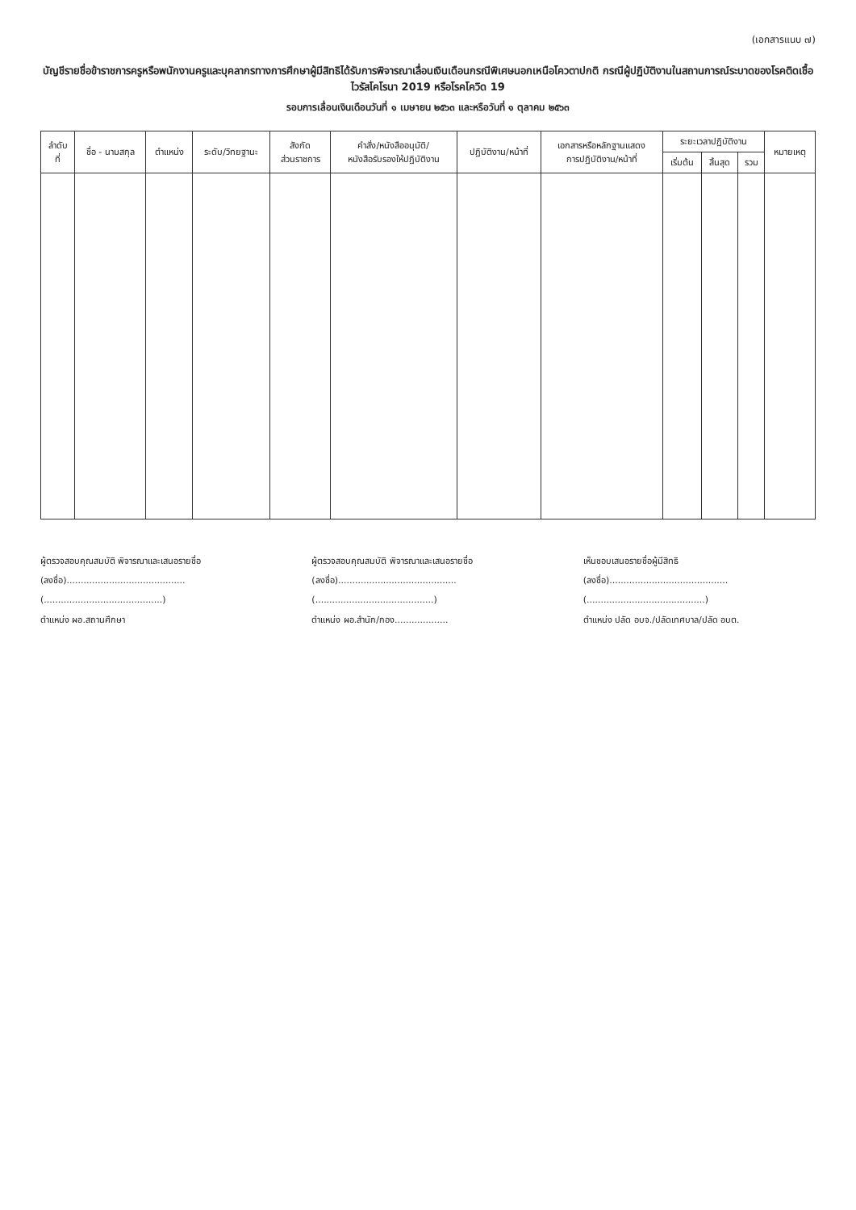(เอกสารแนบ ๗)
บัญชีรายชื่อข้าราชการครูหรือพนักงานครูและบุคลากรทางการศึกษาผู้มีสิทธิได้รับการพิจารณาเลื่อนเงินเดือนกรณีพิเศษนอกเหนือโควตาปกติ กรณีผู้ปฏิบัติงานในสถานการณ์ระบาดของโรคติดเชื้อไวรัสโคโรนา 2019 หรือโรคโควิด 19
รอบการเลื่อนเงินเดือนวันที่ ๑ เมษายน ๒๕๖๓ และหรือวันที่ ๑ ตุลาคม ๒๕๖๓
| ลำดับ ที่ | ชื่อ - นามสกุล | ตำแหน่ง | ระดับ/วิทยฐานะ | สังกัด ส่วนราชการ | คำสั่ง/หนังสืออนุมัติ/ หนังสือรับรองให้ปฏิบัติงาน | ปฏิบัติงาน/หน้าที่ | เอกสารหรือหลักฐานแสดง การปฏิบัติงาน/หน้าที่ | ระยะเวลาปฏิบัติงาน | | | หมายเหตุ |
| --- | --- | --- | --- | --- | --- | --- | --- | --- | --- | --- | --- |
| | | | | | | | | เริ่มต้น | สิ้นสุด | รวม | |
ผู้ตรวจสอบคุณสมบัติ พิจารณาและเสนอรายชื่อ
(ลงชื่อ)..........................................
(..........................................)
ตำแหน่ง ผอ.สถานศึกษา
ผู้ตรวจสอบคุณสมบัติ พิจารณาและเสนอรายชื่อ
(ลงชื่อ)..........................................
(..........................................)
ตำแหน่ง ผอ.สำนัก/กอง...................
เห็นชอบเสนอรายชื่อผู้มีสิทธิ
(ลงชื่อ)..........................................
(..........................................)
ตำแหน่ง ปลัด อบจ./ปลัดเทศบาล/ปลัด อบต.